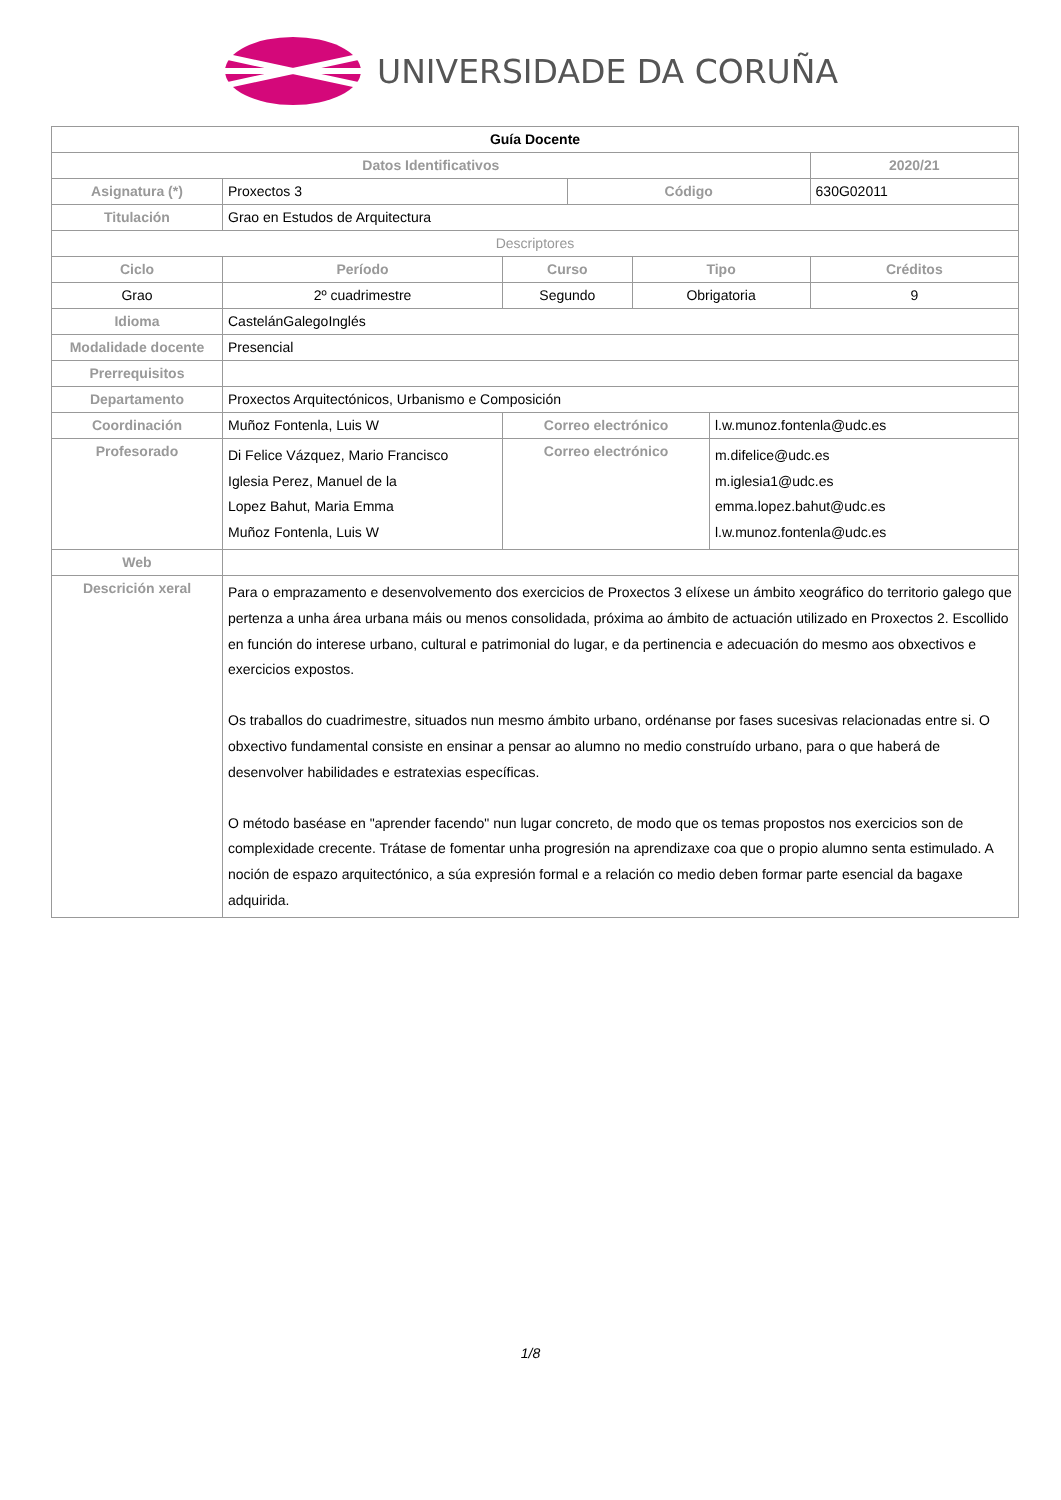UNIVERSIDADE DA CORUÑA
| Guía Docente | | | | | | | |
| Datos Identificativos | | | | | | | 2020/21 |
| Asignatura (*) | Proxectos 3 | | | Código | | | 630G02011 |
| Titulación | Grao en Estudos de Arquitectura | | | | | | |
| Descriptores | | | | | | | |
| Ciclo | | Período | Curso | | Tipo | | Créditos |
| Grao | | 2º cuadrimestre | Segundo | | Obrigatoria | | 9 |
| Idioma | CastelánGalegoInglés | | | | | | |
| Modalidade docente | Presencial | | | | | | |
| Prerrequisitos | | | | | | | |
| Departamento | Proxectos Arquitectónicos, Urbanismo e Composición | | | | | | |
| Coordinación | Muñoz Fontenla, Luis W | | Correo electrónico | | | l.w.munoz.fontenla@udc.es | |
| Profesorado | Di Felice Vázquez, Mario Francisco Iglesia Perez, Manuel de la Lopez Bahut, Maria Emma Muñoz Fontenla, Luis W | | Correo electrónico | | | m.difelice@udc.es m.iglesia1@udc.es emma.lopez.bahut@udc.es l.w.munoz.fontenla@udc.es | |
| Web | | | | | | | |
| Descrición xeral | Para o emprazamento e desenvolvemento dos exercicios de Proxectos 3 elíxese un ámbito xeográfico do territorio galego que pertenza a unha área urbana máis ou menos consolidada, próxima ao ámbito de actuación utilizado en Proxectos 2. Escollido en función do interese urbano, cultural e patrimonial do lugar, e da pertinencia e adecuación do mesmo aos obxectivos e exercicios expostos. Os traballos do cuadrimestre, situados nun mesmo ámbito urbano, ordénanse por fases sucesivas relacionadas entre si. O obxectivo fundamental consiste en ensinar a pensar ao alumno no medio construído urbano, para o que haberá de desenvolver habilidades e estratexias específicas. O método baséase en "aprender facendo" nun lugar concreto, de modo que os temas propostos nos exercicios son de complexidade crecente. Trátase de fomentar unha progresión na aprendizaxe coa que o propio alumno senta estimulado. A noción de espazo arquitectónico, a súa expresión formal e a relación co medio deben formar parte esencial da bagaxe adquirida. | | | | | | |
1/8